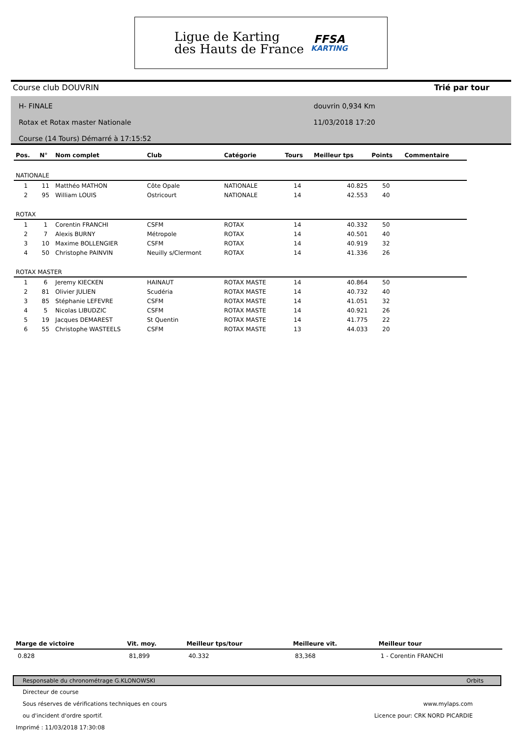Ligue de Karting
des Hauts de France
FFSA
KARTING
Course club DOUVRIN Trié par tour
H- FINALE
Rotax et Rotax master Nationale
Course (14 Tours) Démarré à 17:15:52
douvrin 0,934 Km
11/03/2018 17:20
| Pos. | N° | Nom complet | Club | Catégorie | Tours | Meilleur tps | Points | Commentaire |
| --- | --- | --- | --- | --- | --- | --- | --- | --- |
| NATIONALE | | | | | | | | |
| 1 | 11 | Matthéo MATHON | Côte Opale | NATIONALE | 14 | 40.825 | 50 | |
| 2 | 95 | William LOUIS | Ostricourt | NATIONALE | 14 | 42.553 | 40 | |
| ROTAX | | | | | | | | |
| 1 | 1 | Corentin FRANCHI | CSFM | ROTAX | 14 | 40.332 | 50 | |
| 2 | 7 | Alexis BURNY | Métropole | ROTAX | 14 | 40.501 | 40 | |
| 3 | 10 | Maxime BOLLENGIER | CSFM | ROTAX | 14 | 40.919 | 32 | |
| 4 | 50 | Christophe PAINVIN | Neuilly s/Clermont | ROTAX | 14 | 41.336 | 26 | |
| ROTAX MASTER | | | | | | | | |
| 1 | 6 | Jeremy KIECKEN | HAINAUT | ROTAX MASTE | 14 | 40.864 | 50 | |
| 2 | 81 | Olivier JULIEN | Scudéria | ROTAX MASTE | 14 | 40.732 | 40 | |
| 3 | 85 | Stéphanie LEFEVRE | CSFM | ROTAX MASTE | 14 | 41.051 | 32 | |
| 4 | 5 | Nicolas LIBUDZIC | CSFM | ROTAX MASTE | 14 | 40.921 | 26 | |
| 5 | 19 | Jacques DEMAREST | St Quentin | ROTAX MASTE | 14 | 41.775 | 22 | |
| 6 | 55 | Christophe WASTEELS | CSFM | ROTAX MASTE | 13 | 44.033 | 20 | |
| Marge de victoire | Vit. moy. | Meilleur tps/tour | Meilleure vit. | Meilleur tour |
| --- | --- | --- | --- | --- |
| 0.828 | 81,899 | 40.332 | 83,368 | 1 - Corentin FRANCHI |
Responsable du chronométrage G.KLONOWSKI Orbits
Directeur de course
Sous réserves de vérifications techniques en cours www.mylaps.com
ou d'incident d'ordre sportif. Licence pour: CRK NORD PICARDIE
Imprimé : 11/03/2018 17:30:08